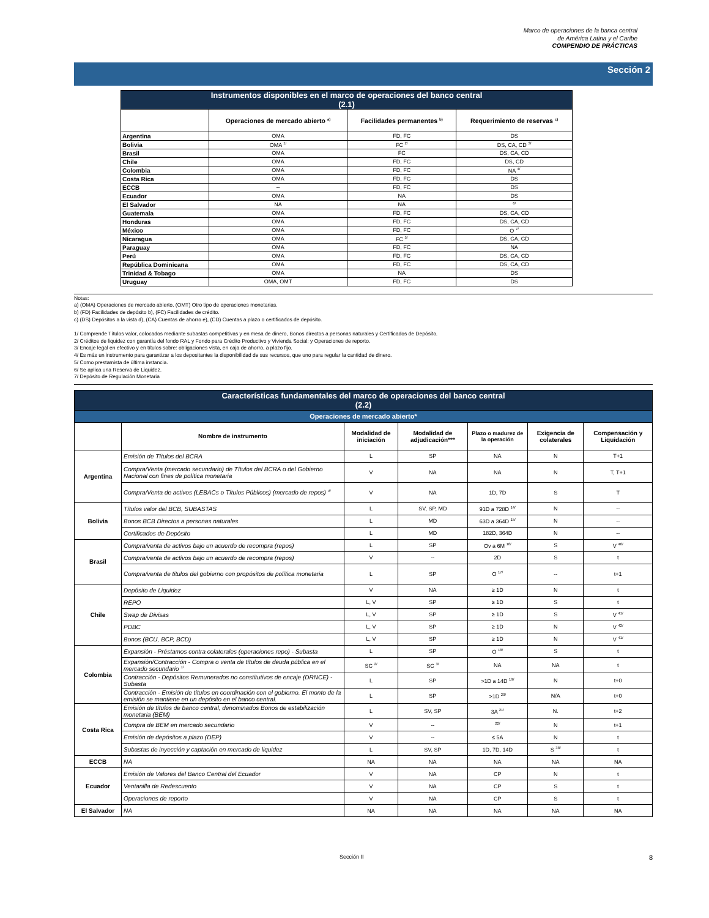Marco de operaciones de la banca central
de América Latina y el Caribe
COMPENDIO DE PRÁCTICAS
Sección 2
| Instrumentos disponibles en el marco de operaciones del banco central (2.1) | | | |
| | Operaciones de mercado abierto <sup>a)</sup> | Facilidades permanentes <sup>b)</sup> | Requerimiento de reservas <sup>c)</sup> |
| Argentina | OMA | FD, FC | DS |
| Bolivia | OMA <sup>1/</sup> | FC <sup>2/</sup> | DS, CA, CD <sup>3/</sup> |
| Brasil | OMA | FC | DS, CA, CD |
| Chile | OMA | FD, FC | DS, CD |
| Colombia | OMA | FD, FC | NA <sup>4/</sup> |
| Costa Rica | OMA | FD, FC | DS |
| ECCB | -- | FD, FC | DS |
| Ecuador | OMA | NA | DS |
| El Salvador | NA | NA | <sup>6/</sup> |
| Guatemala | OMA | FD, FC | DS, CA, CD |
| Honduras | OMA | FD, FC | DS, CA, CD |
| México | OMA | FD, FC | O <sup>7/</sup> |
| Nicaragua | OMA | FC <sup>5/</sup> | DS, CA, CD |
| Paraguay | OMA | FD, FC | NA |
| Perú | OMA | FD, FC | DS, CA, CD |
| República Dominicana | OMA | FD, FC | DS, CA, CD |
| Trinidad & Tobago | OMA | NA | DS |
| Uruguay | OMA, OMT | FD, FC | DS |
Notas:
a) (OMA) Operaciones de mercado abierto, (OMT) Otro tipo de operaciones monetarias.
b) (FD) Facilidades de depósito b), (FC) Facilidades de crédito.
c) (DS) Depósitos a la vista d), (CA) Cuentas de ahorro e), (CD) Cuentas a plazo o certificados de depósito.
1/ Comprende Títulos valor, colocados mediante subastas competitivas y en mesa de dinero, Bonos directos a personas naturales y Certificados de Depósito.
2/ Créditos de liquidez con garantía del fondo RAL y Fondo para Crédito Productivo y Vivienda Social; y Operaciones de reporto.
3/ Encaje legal en efectivo y en títulos sobre: obligaciones vista, en caja de ahorro, a plazo fijo.
4/ Es más un instrumento para garantizar a los depositantes la disponibilidad de sus recursos, que uno para regular la cantidad de dinero.
5/ Como prestamista de última instancia.
6/ Se aplica una Reserva de Liquidez.
7/ Depósito de Regulación Monetaria
| Características fundamentales del marco de operaciones del banco central (2.2) | | | | | | |
| Operaciones de mercado abierto* | | | | | | |
| | Nombre de instrumento | Modalidad de iniciación | Modalidad de adjudicación*** | Plazo o madurez de la operación | Exigencia de colaterales | Compensación y Liquidación |
| Argentina | Emisión de Títulos del BCRA | L | SP | NA | N | T+1 |
| | Compra/Venta (mercado secundario) de Títulos del BCRA o del Gobierno Nacional con fines de política monetaria | V | NA | NA | N | T, T+1 |
| | Compra/Venta de activos (LEBACs o Títulos Públicos) (mercado de repos) <sup>4/</sup> | V | NA | 1D, 7D | S | T |
| Bolivia | Títulos valor del BCB, SUBASTAS | L | SV, SP, MD | 91D a 728D <sup>14/</sup> | N | -- |
| | Bonos BCB Directos a personas naturales | L | MD | 63D a 364D <sup>15/</sup> | N | -- |
| | Certificados de Depósito | L | MD | 182D, 364D | N | -- |
| Brasil | Compra/venta de activos bajo un acuerdo de recompra (repos) | L | SP | Ov a 6M <sup>16/</sup> | S | V <sup>40/</sup> |
| | Compra/venta de activos bajo un acuerdo de recompra (repos) | V | -- | 2D | S | t |
| | Compra/venta de titulos del gobierno con propósitos de política monetaria | L | SP | O <sup>17/</sup> | -- | t+1 |
| Chile | Depósito de Liquidez | V | NA | ≥ 1D | N | t |
| | REPO | L, V | SP | ≥ 1D | S | t |
| | Swap de Divisas | L, V | SP | ≥ 1D | S | V <sup>41/</sup> |
| | PDBC | L, V | SP | ≥ 1D | N | V <sup>42/</sup> |
| | Bonos (BCU, BCP, BCD) | L, V | SP | ≥ 1D | N | V <sup>41/</sup> |
| Colombia | Expansión - Préstamos contra colaterales (operaciones repo) - Subasta | L | SP | O <sup>18/</sup> | S | t |
| | Expansión/Contracción - Compra o venta de títulos de deuda pública en el mercado secundario <sup>1/</sup> | SC <sup>2/</sup> | SC <sup>3/</sup> | NA | NA | t |
| | Contracción - Depósitos Remunerados no constitutivos de encaje (DRNCE) - Subasta | L | SP | >1D a 14D <sup>19/</sup> | N | t+0 |
| | Contracción - Emisión de títulos en coordinación con el gobierno. El monto de la emisión se mantiene en un depósito en el banco central. | L | SP | >1D <sup>20/</sup> | N/A | t+0 |
| Costa Rica | Emisión de títulos de banco central, denominados Bonos de estabilización monetaria (BEM) | L | SV, SP | 3A <sup>21/</sup> | N. | t+2 |
| | Compra de BEM en mercado secundario | V | -- | <sup>22/</sup> | N | t+1 |
| | Emisión de depósitos a plazo (DEP) | V | -- | ≤ 5A | N | t |
| | Subastas de inyección y captación en mercado de liquidez | L | SV, SP | 1D, 7D, 14D | S <sup>38/</sup> | t |
| ECCB | NA | NA | NA | NA | NA | NA |
| Ecuador | Emisión de Valores del Banco Central del Ecuador | V | NA | CP | N | t |
| | Ventanilla de Redescuento | V | NA | CP | S | t |
| | Operaciones de reporto | V | NA | CP | S | t |
| El Salvador | NA | NA | NA | NA | NA | NA |
Sección II 8